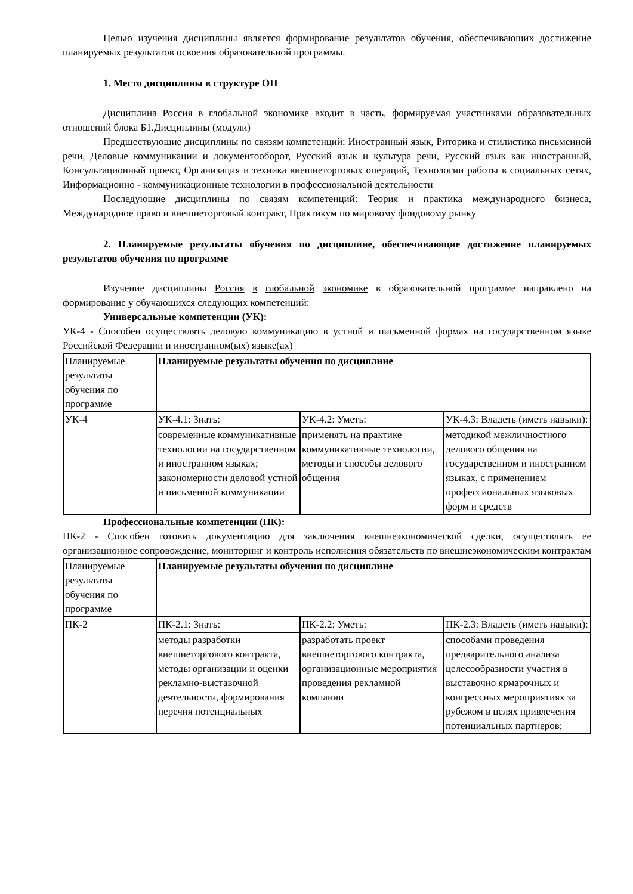Целью изучения дисциплины является формирование результатов обучения, обеспечивающих достижение планируемых результатов освоения образовательной программы.
1. Место дисциплины в структуре ОП
Дисциплина Россия в глобальной экономике входит в часть, формируемая участниками образовательных отношений блока Б1.Дисциплины (модули)
Предшествующие дисциплины по связям компетенций: Иностранный язык, Риторика и стилистика письменной речи, Деловые коммуникации и документооборот, Русский язык и культура речи, Русский язык как иностранный, Консультационный проект, Организация и техника внешнеторговых операций, Технологии работы в социальных сетях, Информационно - коммуникационные технологии в профессиональной деятельности
Последующие дисциплины по связям компетенций: Теория и практика международного бизнеса, Международное право и внешнеторговый контракт, Практикум по мировому фондовому рынку
2. Планируемые результаты обучения по дисциплине, обеспечивающие достижение планируемых результатов обучения по программе
Изучение дисциплины Россия в глобальной экономике в образовательной программе направлено на формирование у обучающихся следующих компетенций:
Универсальные компетенции (УК):
УК-4 - Способен осуществлять деловую коммуникацию в устной и письменной формах на государственном языке Российской Федерации и иностранном(ых) языке(ах)
| Планируемые результаты обучения по программе | Планируемые результаты обучения по дисциплине | | |
| УК-4 | УК-4.1: Знать: | УК-4.2: Уметь: | УК-4.3: Владеть (иметь навыки): |
| | современные коммуникативные технологии на государственном и иностранном языках; закономерности деловой устной и письменной коммуникации | применять на практике коммуникативные технологии, методы и способы делового общения | методикой межличностного делового общения на государственном и иностранном языках, с применением профессиональных языковых форм и средств |
Профессиональные компетенции (ПК):
ПК-2 - Способен готовить документацию для заключения внешнеэкономической сделки, осуществлять ее организационное сопровождение, мониторинг и контроль исполнения обязательств по внешнеэкономическим контрактам
| Планируемые результаты обучения по программе | Планируемые результаты обучения по дисциплине | | |
| ПК-2 | ПК-2.1: Знать: | ПК-2.2: Уметь: | ПК-2.3: Владеть (иметь навыки): |
| | методы разработки внешнеторгового контракта, методы организации и оценки рекламно-выставочной деятельности, формирования перечня потенциальных | разработать проект внешнеторгового контракта, организационные мероприятия проведения рекламной компании | способами проведения предварительного анализа целесообразности участия в выставочно ярмарочных и конгрессных мероприятиях за рубежом в целях привлечения потенциальных партнеров; |